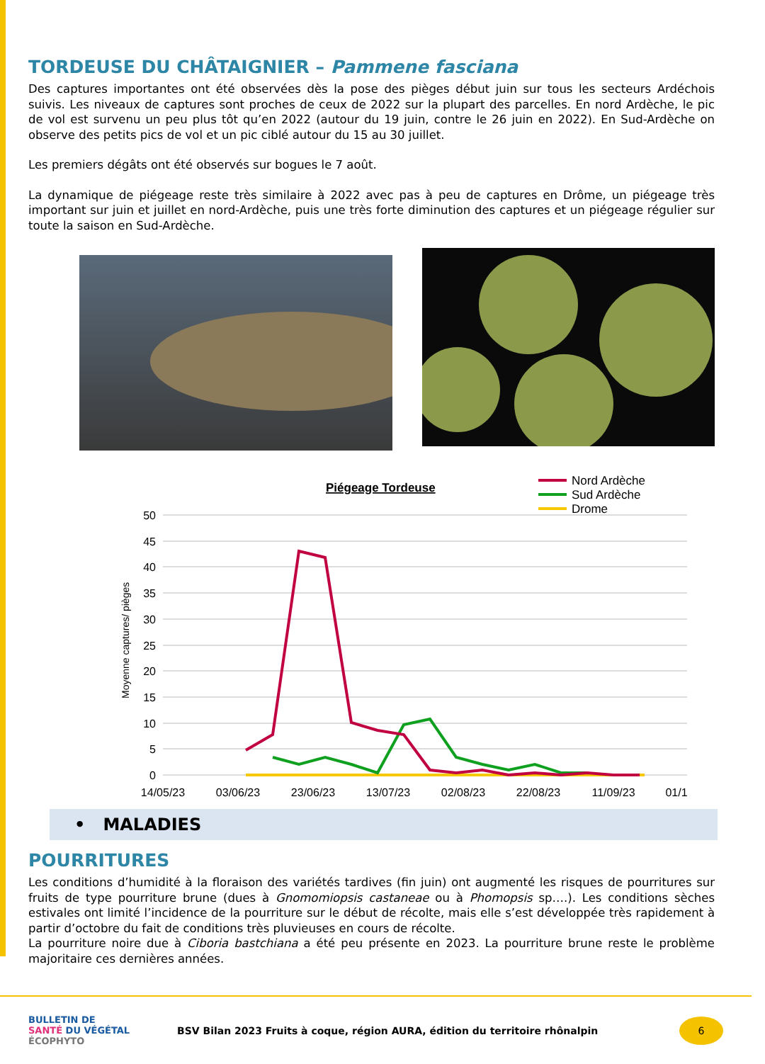TORDEUSE DU CHÂTAIGNIER – Pammene fasciana
Des captures importantes ont été observées dès la pose des pièges début juin sur tous les secteurs Ardéchois suivis. Les niveaux de captures sont proches de ceux de 2022 sur la plupart des parcelles. En nord Ardèche, le pic de vol est survenu un peu plus tôt qu’en 2022 (autour du 19 juin, contre le 26 juin en 2022). En Sud-Ardèche on observe des petits pics de vol et un pic ciblé autour du 15 au 30 juillet.
Les premiers dégâts ont été observés sur bogues le 7 août.
La dynamique de piégeage reste très similaire à 2022 avec pas à peu de captures en Drôme, un piégeage très important sur juin et juillet en nord-Ardèche, puis une très forte diminution des captures et un piégeage régulier sur toute la saison en Sud-Ardèche.
Piégeage Tordeuse
Nord Ardèche
Sud Ardèche
Drome
50
45
40
35
30
25
20
15
10
5
0
Moyenne captures/ pièges
14/05/23
03/06/23
23/06/23
13/07/23
02/08/23
22/08/23
11/09/23
01/1
• MALADIES
POURRITURES
Les conditions d’humidité à la floraison des variétés tardives (fin juin) ont augmenté les risques de pourritures sur fruits de type pourriture brune (dues à Gnomomiopsis castaneae ou à Phomopsis sp….). Les conditions sèches estivales ont limité l’incidence de la pourriture sur le début de récolte, mais elle s’est développée très rapidement à partir d’octobre du fait de conditions très pluvieuses en cours de récolte.
La pourriture noire due à Ciboria bastchiana a été peu présente en 2023. La pourriture brune reste le problème majoritaire ces dernières années.
BULLETIN DE
SANTÉ DU VÉGÉTAL
ÉCOPHYTO
BSV Bilan 2023 Fruits à coque, région AURA, édition du territoire rhônalpin
6